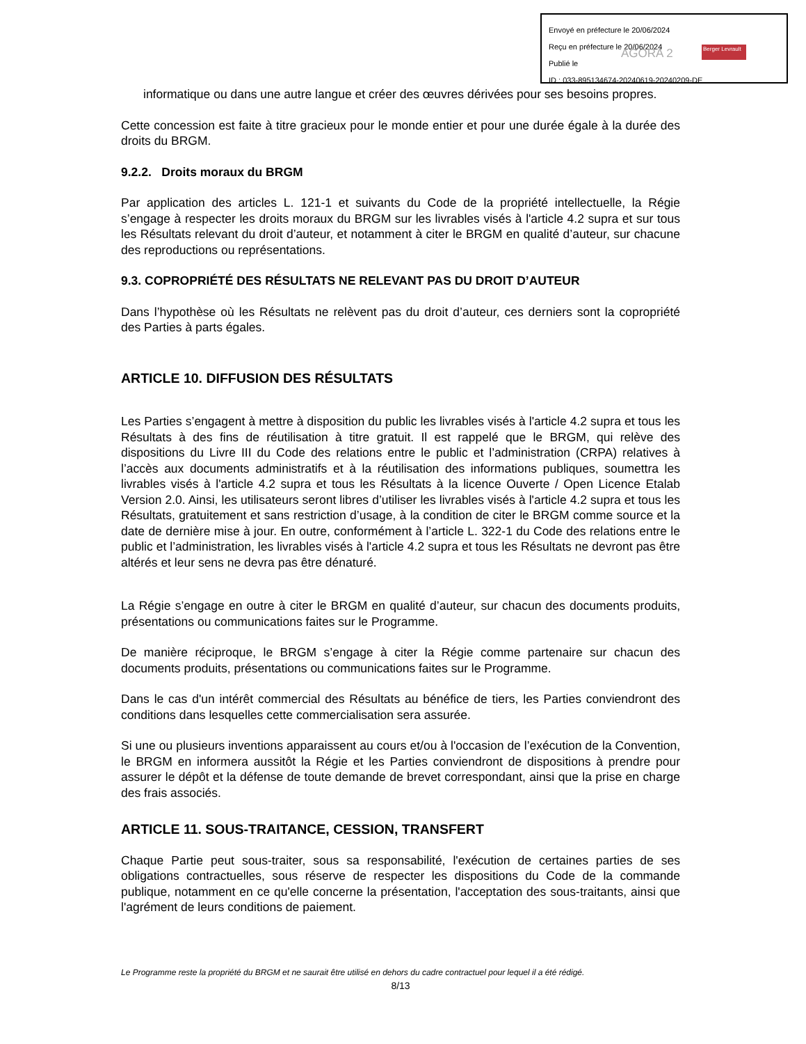Envoyé en préfecture le 20/06/2024
Reçu en préfecture le 20/06/2024
Publié le
ID : 033-895134674-20240619-20240209-DE
AGORA 2 Berger Levrault
informatique ou dans une autre langue et créer des œuvres dérivées pour ses besoins propres.
Cette concession est faite à titre gracieux pour le monde entier et pour une durée égale à la durée des droits du BRGM.
9.2.2. Droits moraux du BRGM
Par application des articles L. 121-1 et suivants du Code de la propriété intellectuelle, la Régie s’engage à respecter les droits moraux du BRGM sur les livrables visés à l'article 4.2 supra et sur tous les Résultats relevant du droit d’auteur, et notamment à citer le BRGM en qualité d’auteur, sur chacune des reproductions ou représentations.
9.3. COPROPRIÉTÉ DES RÉSULTATS NE RELEVANT PAS DU DROIT D’AUTEUR
Dans l’hypothèse où les Résultats ne relèvent pas du droit d’auteur, ces derniers sont la copropriété des Parties à parts égales.
ARTICLE 10. DIFFUSION DES RÉSULTATS
Les Parties s’engagent à mettre à disposition du public les livrables visés à l'article 4.2 supra et tous les Résultats à des fins de réutilisation à titre gratuit. Il est rappelé que le BRGM, qui relève des dispositions du Livre III du Code des relations entre le public et l’administration (CRPA) relatives à l’accès aux documents administratifs et à la réutilisation des informations publiques, soumettra les livrables visés à l'article 4.2 supra et tous les Résultats à la licence Ouverte / Open Licence Etalab Version 2.0. Ainsi, les utilisateurs seront libres d’utiliser les livrables visés à l'article 4.2 supra et tous les Résultats, gratuitement et sans restriction d’usage, à la condition de citer le BRGM comme source et la date de dernière mise à jour. En outre, conformément à l’article L. 322-1 du Code des relations entre le public et l’administration, les livrables visés à l'article 4.2 supra et tous les Résultats ne devront pas être altérés et leur sens ne devra pas être dénaturé.
La Régie s’engage en outre à citer le BRGM en qualité d’auteur, sur chacun des documents produits, présentations ou communications faites sur le Programme.
De manière réciproque, le BRGM s’engage à citer la Régie comme partenaire sur chacun des documents produits, présentations ou communications faites sur le Programme.
Dans le cas d'un intérêt commercial des Résultats au bénéfice de tiers, les Parties conviendront des conditions dans lesquelles cette commercialisation sera assurée.
Si une ou plusieurs inventions apparaissent au cours et/ou à l'occasion de l’exécution de la Convention, le BRGM en informera aussitôt la Régie et les Parties conviendront de dispositions à prendre pour assurer le dépôt et la défense de toute demande de brevet correspondant, ainsi que la prise en charge des frais associés.
ARTICLE 11. SOUS-TRAITANCE, CESSION, TRANSFERT
Chaque Partie peut sous-traiter, sous sa responsabilité, l'exécution de certaines parties de ses obligations contractuelles, sous réserve de respecter les dispositions du Code de la commande publique, notamment en ce qu'elle concerne la présentation, l'acceptation des sous-traitants, ainsi que l'agrément de leurs conditions de paiement.
Le Programme reste la propriété du BRGM et ne saurait être utilisé en dehors du cadre contractuel pour lequel il a été rédigé.
8/13